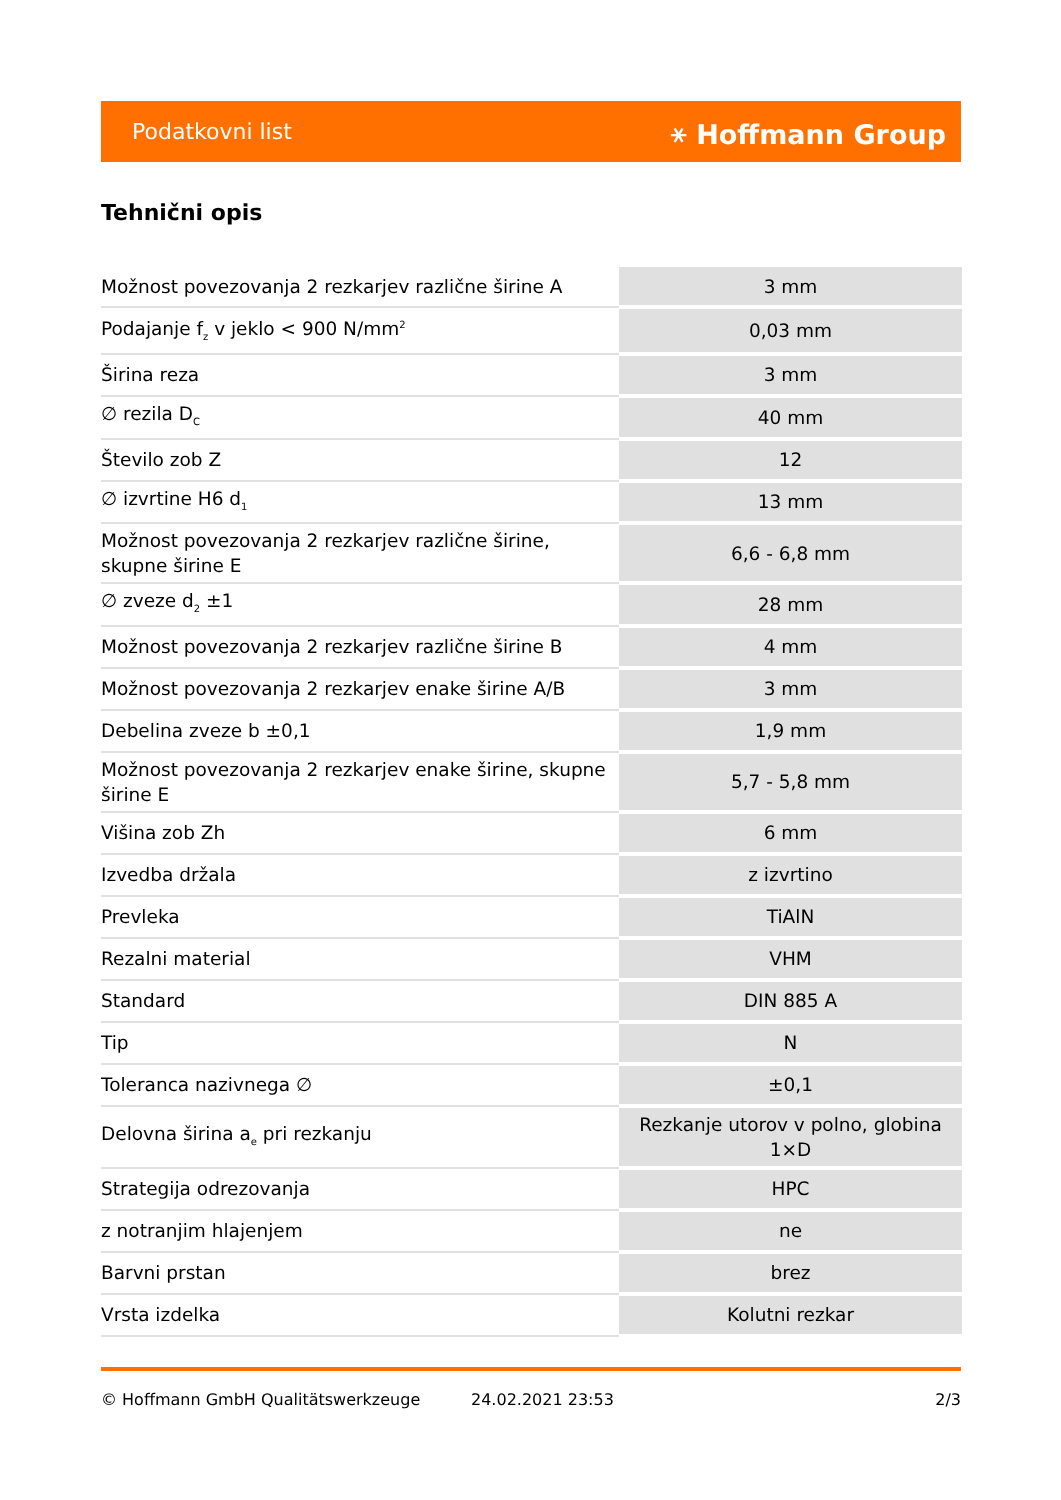Podatkovni list ⚹ Hoffmann Group
Tehnični opis
| Možnost povezovanja 2 rezkarjev različne širine A | 3 mm |
| Podajanje f<sub>z</sub> v jeklo < 900 N/mm<sup>2</sup> | 0,03 mm |
| Širina reza | 3 mm |
| ∅ rezila D<sub>C</sub> | 40 mm |
| Število zob Z | 12 |
| ∅ izvrtine H6 d<sub>1</sub> | 13 mm |
| Možnost povezovanja 2 rezkarjev različne širine, skupne širine E | 6,6 - 6,8 mm |
| ∅ zveze d<sub>2</sub> ±1 | 28 mm |
| Možnost povezovanja 2 rezkarjev različne širine B | 4 mm |
| Možnost povezovanja 2 rezkarjev enake širine A/B | 3 mm |
| Debelina zveze b ±0,1 | 1,9 mm |
| Možnost povezovanja 2 rezkarjev enake širine, skupne širine E | 5,7 - 5,8 mm |
| Višina zob Zh | 6 mm |
| Izvedba držala | z izvrtino |
| Prevleka | TiAlN |
| Rezalni material | VHM |
| Standard | DIN 885 A |
| Tip | N |
| Toleranca nazivnega ∅ | ±0,1 |
| Delovna širina a<sub>e</sub> pri rezkanju | Rezkanje utorov v polno, globina 1×D |
| Strategija odrezovanja | HPC |
| z notranjim hlajenjem | ne |
| Barvni prstan | brez |
| Vrsta izdelka | Kolutni rezkar |
© Hoffmann GmbH Qualitätswerkzeuge 24.02.2021 23:53 2/3